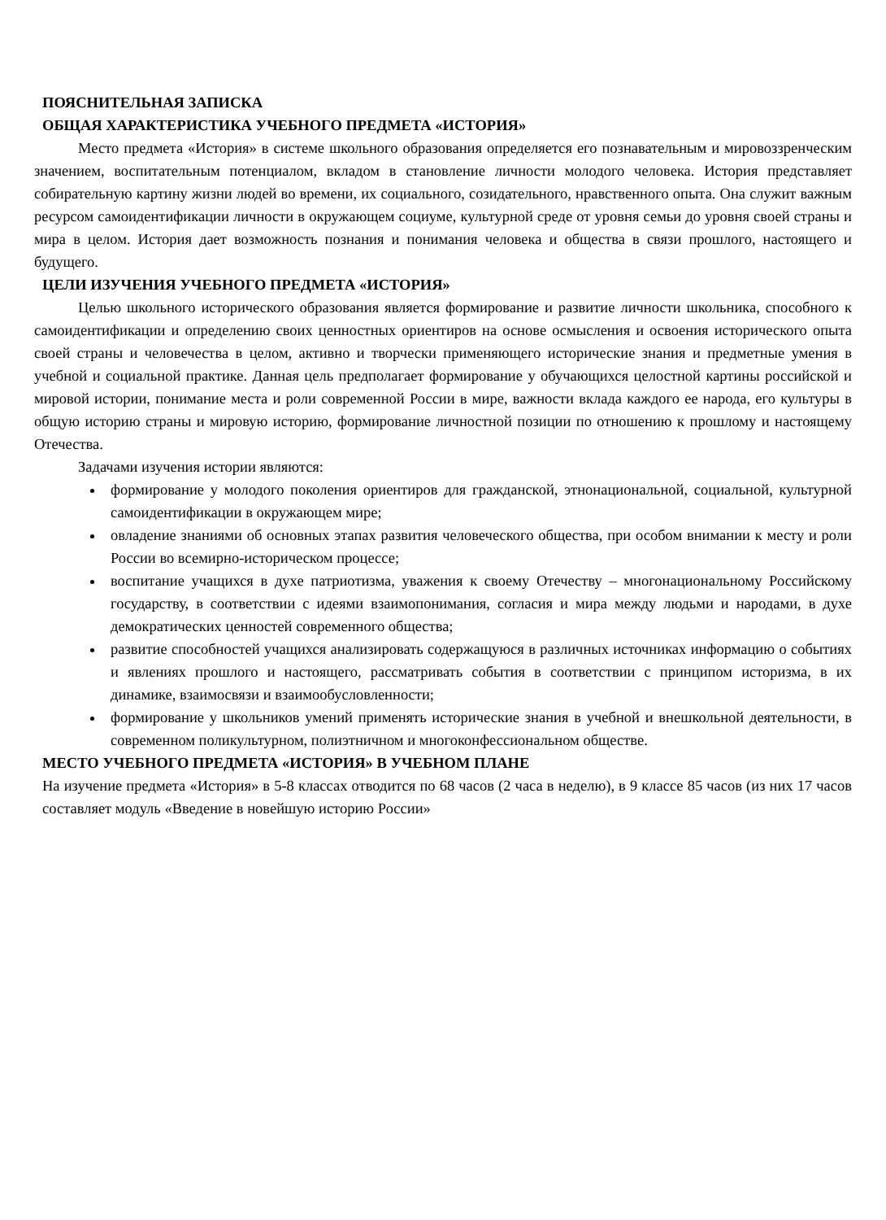ПОЯСНИТЕЛЬНАЯ ЗАПИСКА
ОБЩАЯ ХАРАКТЕРИСТИКА УЧЕБНОГО ПРЕДМЕТА «ИСТОРИЯ»
Место предмета «История» в системе школьного образования определяется его познавательным и мировоззренческим значением, воспитательным потенциалом, вкладом в становление личности молодого человека. История представляет собирательную картину жизни людей во времени, их социального, созидательного, нравственного опыта. Она служит важным ресурсом самоидентификации личности в окружающем социуме, культурной среде от уровня семьи до уровня своей страны и мира в целом. История дает возможность познания и понимания человека и общества в связи прошлого, настоящего и будущего.
ЦЕЛИ ИЗУЧЕНИЯ УЧЕБНОГО ПРЕДМЕТА «ИСТОРИЯ»
Целью школьного исторического образования является формирование и развитие личности школьника, способного к самоидентификации и определению своих ценностных ориентиров на основе осмысления и освоения исторического опыта своей страны и человечества в целом, активно и творчески применяющего исторические знания и предметные умения в учебной и социальной практике. Данная цель предполагает формирование у обучающихся целостной картины российской и мировой истории, понимание места и роли современной России в мире, важности вклада каждого ее народа, его культуры в общую историю страны и мировую историю, формирование личностной позиции по отношению к прошлому и настоящему Отечества.
Задачами изучения истории являются:
формирование у молодого поколения ориентиров для гражданской, этнонациональной, социальной, культурной самоидентификации в окружающем мире;
овладение знаниями об основных этапах развития человеческого общества, при особом внимании к месту и роли России во всемирно-историческом процессе;
воспитание учащихся в духе патриотизма, уважения к своему Отечеству – многонациональному Российскому государству, в соответствии с идеями взаимопонимания, согласия и мира между людьми и народами, в духе демократических ценностей современного общества;
развитие способностей учащихся анализировать содержащуюся в различных источниках информацию о событиях и явлениях прошлого и настоящего, рассматривать события в соответствии с принципом историзма, в их динамике, взаимосвязи и взаимообусловленности;
формирование у школьников умений применять исторические знания в учебной и внешкольной деятельности, в современном поликультурном, полиэтничном и многоконфессиональном обществе.
МЕСТО УЧЕБНОГО ПРЕДМЕТА «ИСТОРИЯ» В УЧЕБНОМ ПЛАНЕ
На изучение предмета «История» в 5-8 классах отводится по 68 часов (2 часа в неделю), в 9 классе 85 часов (из них 17 часов составляет модуль «Введение в новейшую историю России»